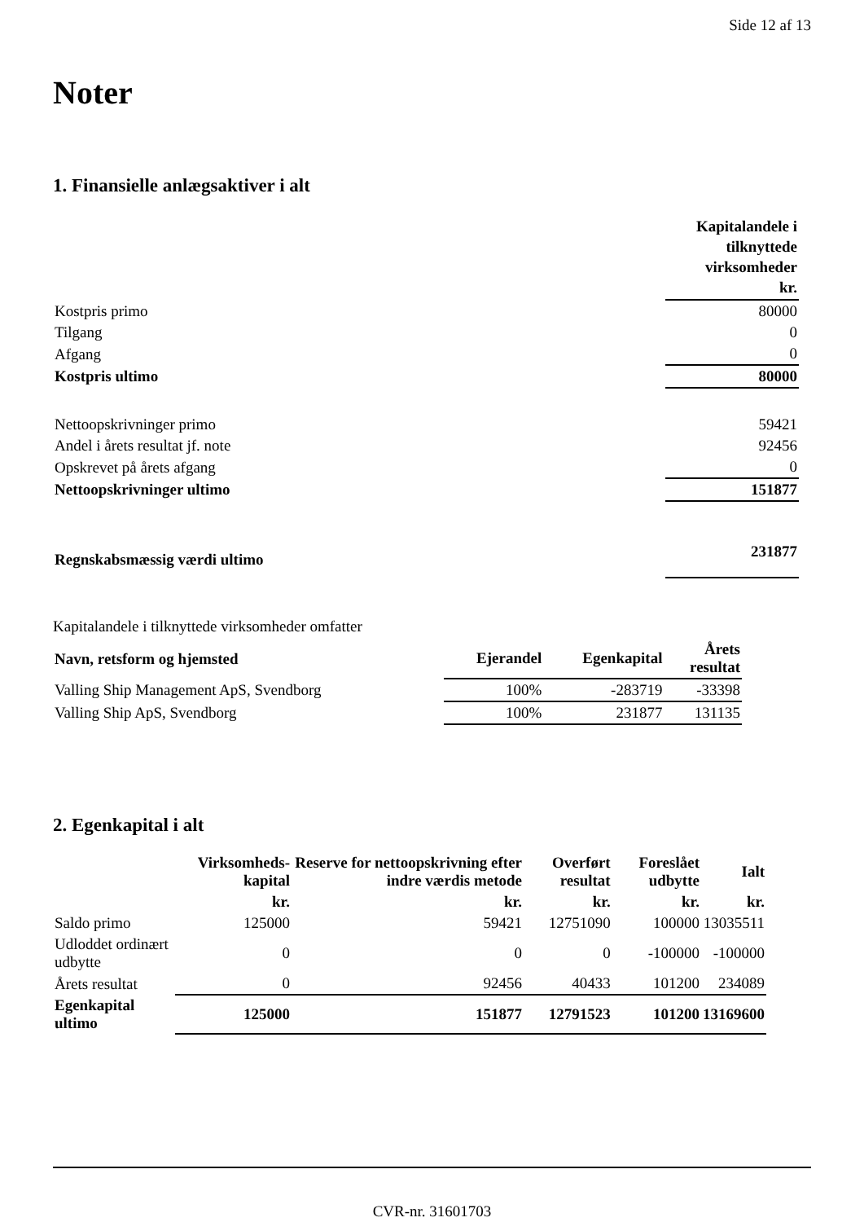Side 12 af 13
Noter
1. Finansielle anlægsaktiver i alt
| | Kapitalandele i tilknyttede virksomheder kr. |
| Kostpris primo | 80000 |
| Tilgang | 0 |
| Afgang | 0 |
| Kostpris ultimo | 80000 |
| Nettoopskrivninger primo | 59421 |
| Andel i årets resultat jf. note | 92456 |
| Opskrevet på årets afgang | 0 |
| Nettoopskrivninger ultimo | 151877 |
| Regnskabsmæssig værdi ultimo | 231877 |
Kapitalandele i tilknyttede virksomheder omfatter
| Navn, retsform og hjemsted | Ejerandel | Egenkapital | Årets resultat |
| --- | --- | --- | --- |
| Valling Ship Management ApS, Svendborg | 100% | -283719 | -33398 |
| Valling Ship ApS, Svendborg | 100% | 231877 | 131135 |
2. Egenkapital i alt
| | Virksomheds-kapital | Reserve for nettoopskrivning efter indre værdis metode | Overført resultat | Foreslået udbytte | Ialt |
| --- | --- | --- | --- | --- | --- |
| | kr. | kr. | kr. | kr. | kr. |
| Saldo primo | 125000 | 59421 | 12751090 | 100000 | 13035511 |
| Udloddet ordinært udbytte | 0 | 0 | 0 | -100000 | -100000 |
| Årets resultat | 0 | 92456 | 40433 | 101200 | 234089 |
| Egenkapital ultimo | 125000 | 151877 | 12791523 | 101200 | 13169600 |
CVR-nr. 31601703